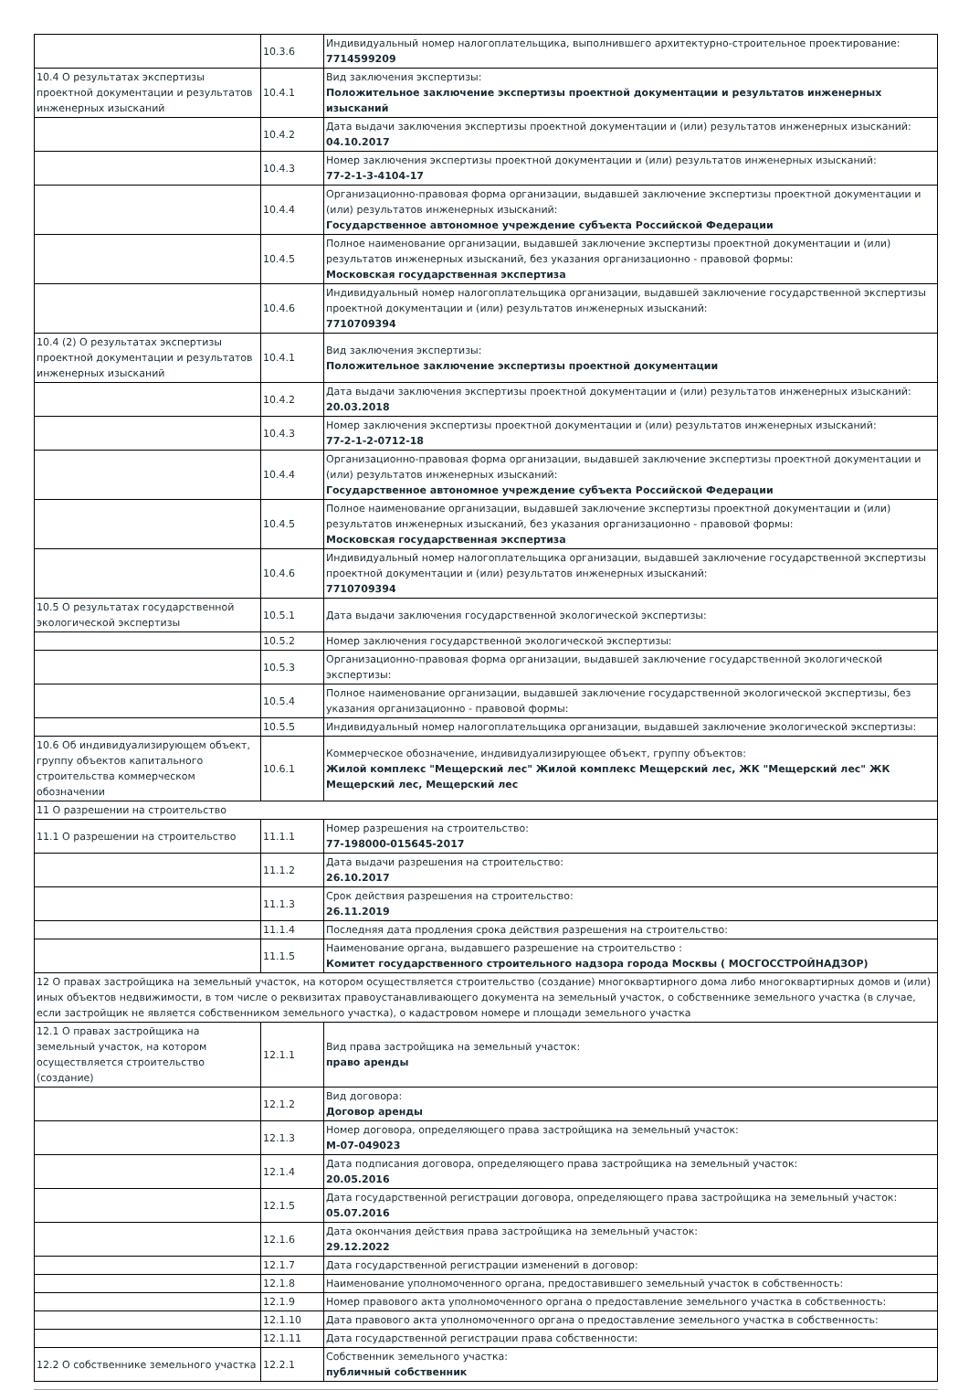| | 10.3.6 | Индивидуальный номер налогоплательщика, выполнившего архитектурно-строительное проектирование: 7714599209 |
| 10.4 О результатах экспертизы проектной документации и результатов инженерных изысканий | 10.4.1 | Вид заключения экспертизы: Положительное заключение экспертизы проектной документации и результатов инженерных изысканий |
| | 10.4.2 | Дата выдачи заключения экспертизы проектной документации и (или) результатов инженерных изысканий: 04.10.2017 |
| | 10.4.3 | Номер заключения экспертизы проектной документации и (или) результатов инженерных изысканий: 77-2-1-3-4104-17 |
| | 10.4.4 | Организационно-правовая форма организации, выдавшей заключение экспертизы проектной документации и (или) результатов инженерных изысканий: Государственное автономное учреждение субъекта Российской Федерации |
| | 10.4.5 | Полное наименование организации, выдавшей заключение экспертизы проектной документации и (или) результатов инженерных изысканий, без указания организационно - правовой формы: Московская государственная экспертиза |
| | 10.4.6 | Индивидуальный номер налогоплательщика организации, выдавшей заключение государственной экспертизы проектной документации и (или) результатов инженерных изысканий: 7710709394 |
| 10.4 (2) О результатах экспертизы проектной документации и результатов инженерных изысканий | 10.4.1 | Вид заключения экспертизы: Положительное заключение экспертизы проектной документации |
| | 10.4.2 | Дата выдачи заключения экспертизы проектной документации и (или) результатов инженерных изысканий: 20.03.2018 |
| | 10.4.3 | Номер заключения экспертизы проектной документации и (или) результатов инженерных изысканий: 77-2-1-2-0712-18 |
| | 10.4.4 | Организационно-правовая форма организации, выдавшей заключение экспертизы проектной документации и (или) результатов инженерных изысканий: Государственное автономное учреждение субъекта Российской Федерации |
| | 10.4.5 | Полное наименование организации, выдавшей заключение экспертизы проектной документации и (или) результатов инженерных изысканий, без указания организационно - правовой формы: Московская государственная экспертиза |
| | 10.4.6 | Индивидуальный номер налогоплательщика организации, выдавшей заключение государственной экспертизы проектной документации и (или) результатов инженерных изысканий: 7710709394 |
| 10.5 О результатах государственной экологической экспертизы | 10.5.1 | Дата выдачи заключения государственной экологической экспертизы: |
| | 10.5.2 | Номер заключения государственной экологической экспертизы: |
| | 10.5.3 | Организационно-правовая форма организации, выдавшей заключение государственной экологической экспертизы: |
| | 10.5.4 | Полное наименование организации, выдавшей заключение государственной экологической экспертизы, без указания организационно - правовой формы: |
| | 10.5.5 | Индивидуальный номер налогоплательщика организации, выдавшей заключение экологической экспертизы: |
| 10.6 Об индивидуализирующем объект, группу объектов капитального строительства коммерческом обозначении | 10.6.1 | Коммерческое обозначение, индивидуализирующее объект, группу объектов: Жилой комплекс "Мещерский лес" Жилой комплекс Мещерский лес, ЖК "Мещерский лес" ЖК Мещерский лес, Мещерский лес |
| 11 О разрешении на строительство | | |
| 11.1 О разрешении на строительство | 11.1.1 | Номер разрешения на строительство: 77-198000-015645-2017 |
| | 11.1.2 | Дата выдачи разрешения на строительство: 26.10.2017 |
| | 11.1.3 | Срок действия разрешения на строительство: 26.11.2019 |
| | 11.1.4 | Последняя дата продления срока действия разрешения на строительство: |
| | 11.1.5 | Наименование органа, выдавшего разрешение на строительство : Комитет государственного строительного надзора города Москвы ( МОСГОССТРОЙНАДЗОР) |
| 12 О правах застройщика на земельный участок, на котором осуществляется строительство (создание) многоквартирного дома либо многоквартирных домов и (или) иных объектов недвижимости, в том числе о реквизитах правоустанавливающего документа на земельный участок, о собственнике земельного участка (в случае, если застройщик не является собственником земельного участка), о кадастровом номере и площади земельного участка | | |
| 12.1 О правах застройщика на земельный участок, на котором осуществляется строительство (создание) | 12.1.1 | Вид права застройщика на земельный участок: право аренды |
| | 12.1.2 | Вид договора: Договор аренды |
| | 12.1.3 | Номер договора, определяющего права застройщика на земельный участок: М-07-049023 |
| | 12.1.4 | Дата подписания договора, определяющего права застройщика на земельный участок: 20.05.2016 |
| | 12.1.5 | Дата государственной регистрации договора, определяющего права застройщика на земельный участок: 05.07.2016 |
| | 12.1.6 | Дата окончания действия права застройщика на земельный участок: 29.12.2022 |
| | 12.1.7 | Дата государственной регистрации изменений в договор: |
| | 12.1.8 | Наименование уполномоченного органа, предоставившего земельный участок в собственность: |
| | 12.1.9 | Номер правового акта уполномоченного органа о предоставление земельного участка в собственность: |
| | 12.1.10 | Дата правового акта уполномоченного органа о предоставление земельного участка в собственность: |
| | 12.1.11 | Дата государственной регистрации права собственности: |
| 12.2 О собственнике земельного участка | 12.2.1 | Собственник земельного участка: публичный собственник |